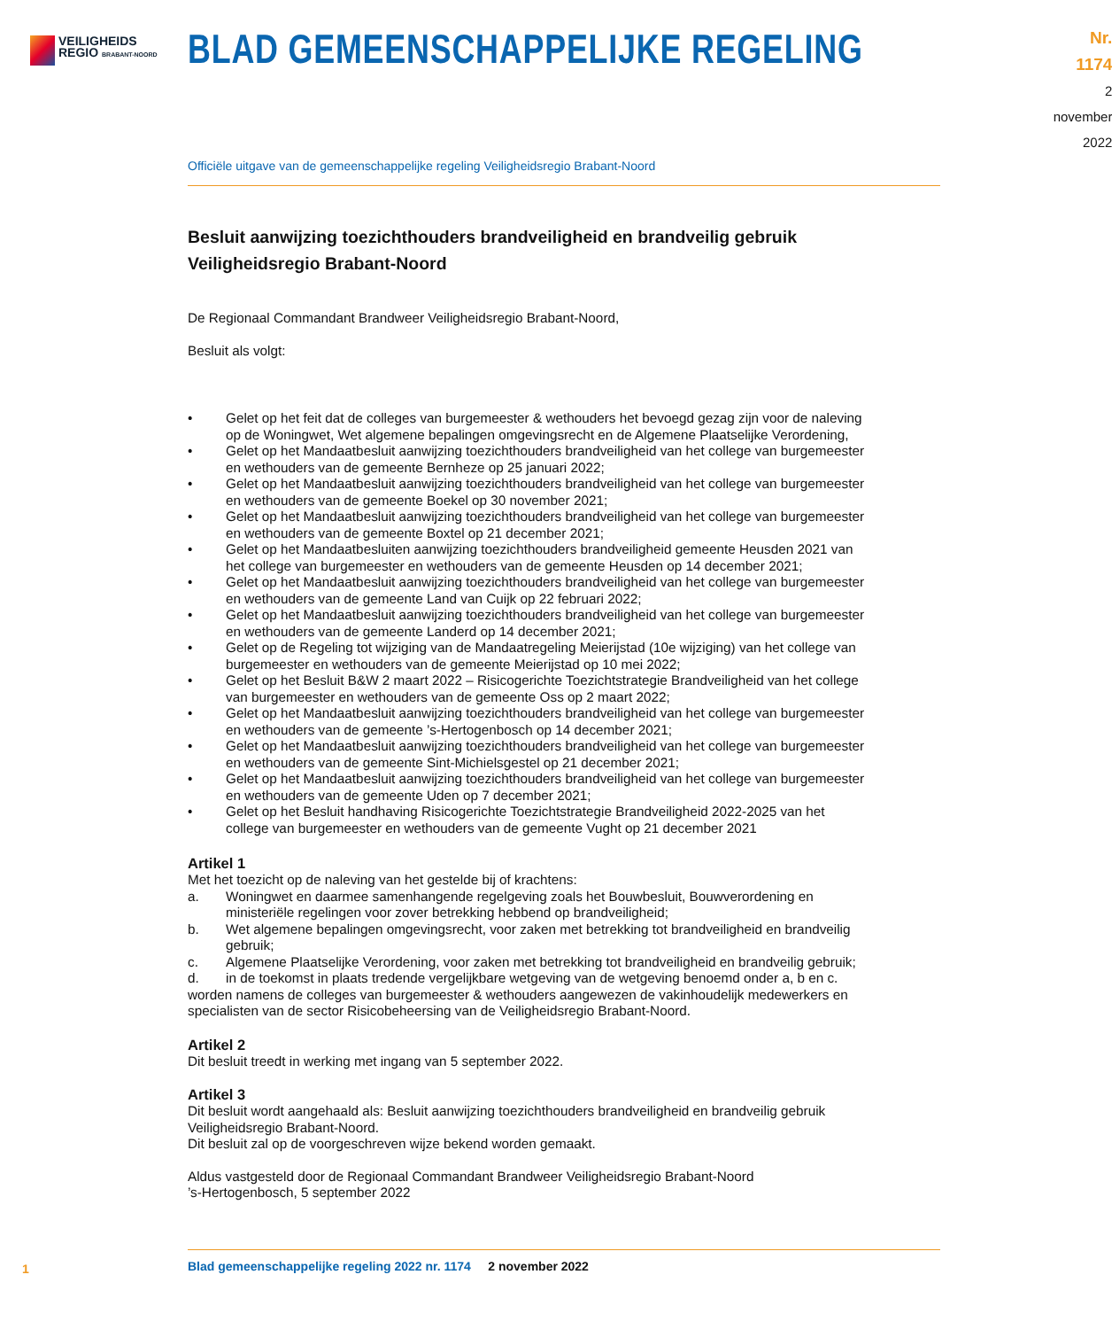VEILIGHEIDS
REGIO BRABANT-NOORD
BLAD GEMEENSCHAPPELIJKE REGELING
Nr. 1174
2 november
2022
Officiële uitgave van de gemeenschappelijke regeling Veiligheidsregio Brabant-Noord
Besluit aanwijzing toezichthouders brandveiligheid en brandveilig gebruik Veiligheidsregio Brabant-Noord
De Regionaal Commandant Brandweer Veiligheidsregio Brabant-Noord,
Besluit als volgt:
• Gelet op het feit dat de colleges van burgemeester & wethouders het bevoegd gezag zijn voor de naleving op de Woningwet, Wet algemene bepalingen omgevingsrecht en de Algemene Plaatse­lijke Verordening,
• Gelet op het Mandaatbesluit aanwijzing toezichthouders brandveiligheid van het college van burgemeester en wethouders van de gemeente Bernheze op 25 januari 2022;
• Gelet op het Mandaatbesluit aanwijzing toezichthouders brandveiligheid van het college van burgemeester en wethouders van de gemeente Boekel op 30 november 2021;
• Gelet op het Mandaatbesluit aanwijzing toezichthouders brandveiligheid van het college van burgemeester en wethouders van de gemeente Boxtel op 21 december 2021;
• Gelet op het Mandaatbesluiten aanwijzing toezichthouders brandveiligheid gemeente Heusden 2021 van het college van burgemeester en wethouders van de gemeente Heusden op 14 december 2021;
• Gelet op het Mandaatbesluit aanwijzing toezichthouders brandveiligheid van het college van burgemeester en wethouders van de gemeente Land van Cuijk op 22 februari 2022;
• Gelet op het Mandaatbesluit aanwijzing toezichthouders brandveiligheid van het college van burgemeester en wethouders van de gemeente Landerd op 14 december 2021;
• Gelet op de Regeling tot wijziging van de Mandaatregeling Meierijstad (10e wijziging) van het college van burgemeester en wethouders van de gemeente Meierijstad op 10 mei 2022;
• Gelet op het Besluit B&W 2 maart 2022 – Risicogerichte Toezichtstrategie Brandveiligheid van het college van burgemeester en wethouders van de gemeente Oss op 2 maart 2022;
• Gelet op het Mandaatbesluit aanwijzing toezichthouders brandveiligheid van het college van burgemeester en wethouders van de gemeente ’s-Hertogenbosch op 14 december 2021;
• Gelet op het Mandaatbesluit aanwijzing toezichthouders brandveiligheid van het college van burgemeester en wethouders van de gemeente Sint-Michielsgestel op 21 december 2021;
• Gelet op het Mandaatbesluit aanwijzing toezichthouders brandveiligheid van het college van burgemeester en wethouders van de gemeente Uden op 7 december 2021;
• Gelet op het Besluit handhaving Risicogerichte Toezichtstrategie Brandveiligheid 2022-2025 van het college van burgemeester en wethouders van de gemeente Vught op 21 december 2021
Artikel 1
Met het toezicht op de naleving van het gestelde bij of krachtens:
a. Woningwet en daarmee samenhangende regelgeving zoals het Bouwbesluit, Bouwverordening en ministeriële regelingen voor zover betrekking hebbend op brandveiligheid;
b. Wet algemene bepalingen omgevingsrecht, voor zaken met betrekking tot brandveiligheid en brandveilig gebruik;
c. Algemene Plaatselijke Verordening, voor zaken met betrekking tot brandveiligheid en brandveilig gebruik;
d. in de toekomst in plaats tredende vergelijkbare wetgeving van de wetgeving benoemd onder a, b en c.
worden namens de colleges van burgemeester & wethouders aangewezen de vakinhoudelijk medewer­kers en specialisten van de sector Risicobeheersing van de Veiligheidsregio Brabant-Noord.
Artikel 2
Dit besluit treedt in werking met ingang van 5 september 2022.
Artikel 3
Dit besluit wordt aangehaald als: Besluit aanwijzing toezichthouders brandveiligheid en brandveilig gebruik Veiligheidsregio Brabant-Noord.
Dit besluit zal op de voorgeschreven wijze bekend worden gemaakt.
Aldus vastgesteld door de Regionaal Commandant Brandweer Veiligheidsregio Brabant-Noord
’s-Hertogenbosch, 5 september 2022
1
Blad gemeenschappelijke regeling 2022 nr. 1174 2 november 2022